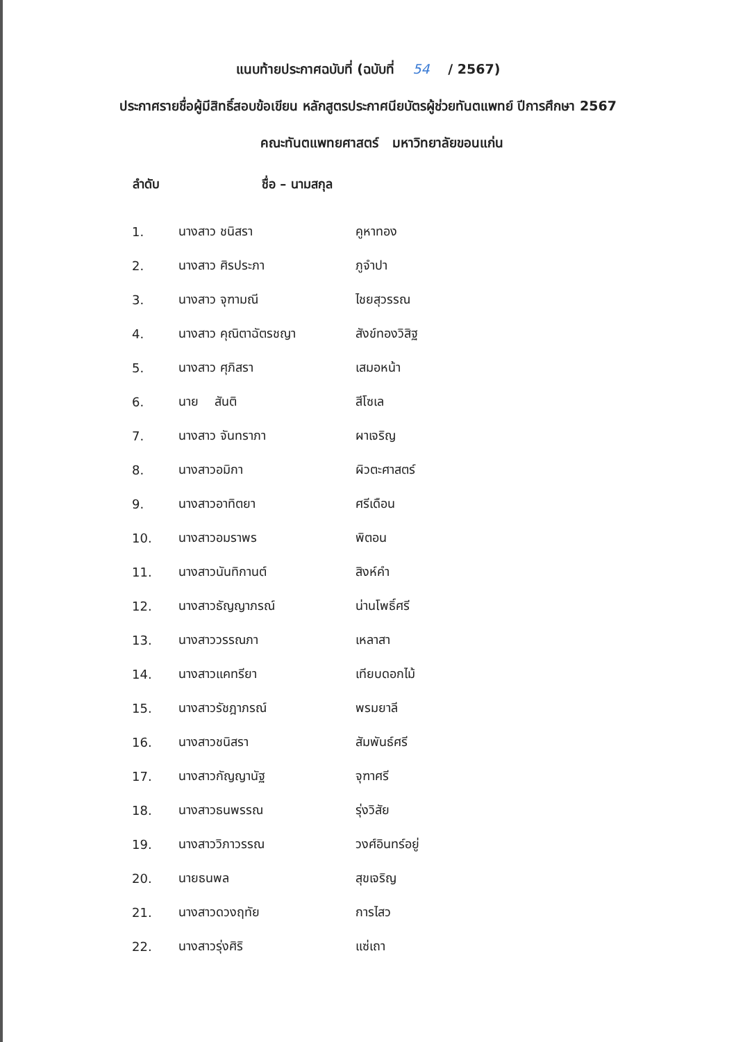แนบท้ายประกาศฉบับที่ (ฉบับที่ 54 / 2567)
ประกาศรายชื่อผู้มีสิทธิ์สอบข้อเขียน หลักสูตรประกาศนียบัตรผู้ช่วยทันตแพทย์ ปีการศึกษา 2567
คณะทันตแพทยศาสตร์ มหาวิทยาลัยขอนแก่น
| ลำดับ | ชื่อ – นามสกุล | |
| --- | --- | --- |
| 1. | นางสาว ชนิสรา | คูหาทอง |
| 2. | นางสาว ศิรประภา | ภูจำปา |
| 3. | นางสาว จุฑามณี | ไชยสุวรรณ |
| 4. | นางสาว คุณิตาฉัตรชญา | สังข์ทองวิสิฐ |
| 5. | นางสาว ศุภิสรา | เสมอหน้า |
| 6. | นาย สันติ | สีโซเล |
| 7. | นางสาว จันทราภา | ผาเจริญ |
| 8. | นางสาวอมิกา | ผิวตะศาสตร์ |
| 9. | นางสาวอาทิตยา | ศรีเดือน |
| 10. | นางสาวอมราพร | พิตอน |
| 11. | นางสาวนันทิกานต์ | สิงห์คำ |
| 12. | นางสาวธัญญาภรณ์ | น่านโพธิ์ศรี |
| 13. | นางสาววรรณภา | เหลาสา |
| 14. | นางสาวแคทรียา | เทียบดอกไม้ |
| 15. | นางสาวรัชฎาภรณ์ | พรมยาลี |
| 16. | นางสาวชนิสรา | สัมพันธ์ศรี |
| 17. | นางสาวกัญญานัฐ | จุฑาศรี |
| 18. | นางสาวธนพรรณ | รุ่งวิสัย |
| 19. | นางสาววิภาวรรณ | วงศ์อินทร์อยู่ |
| 20. | นายธนพล | สุขเจริญ |
| 21. | นางสาวดวงฤทัย | การไสว |
| 22. | นางสาวรุ่งศิริ | แซ่เถา |